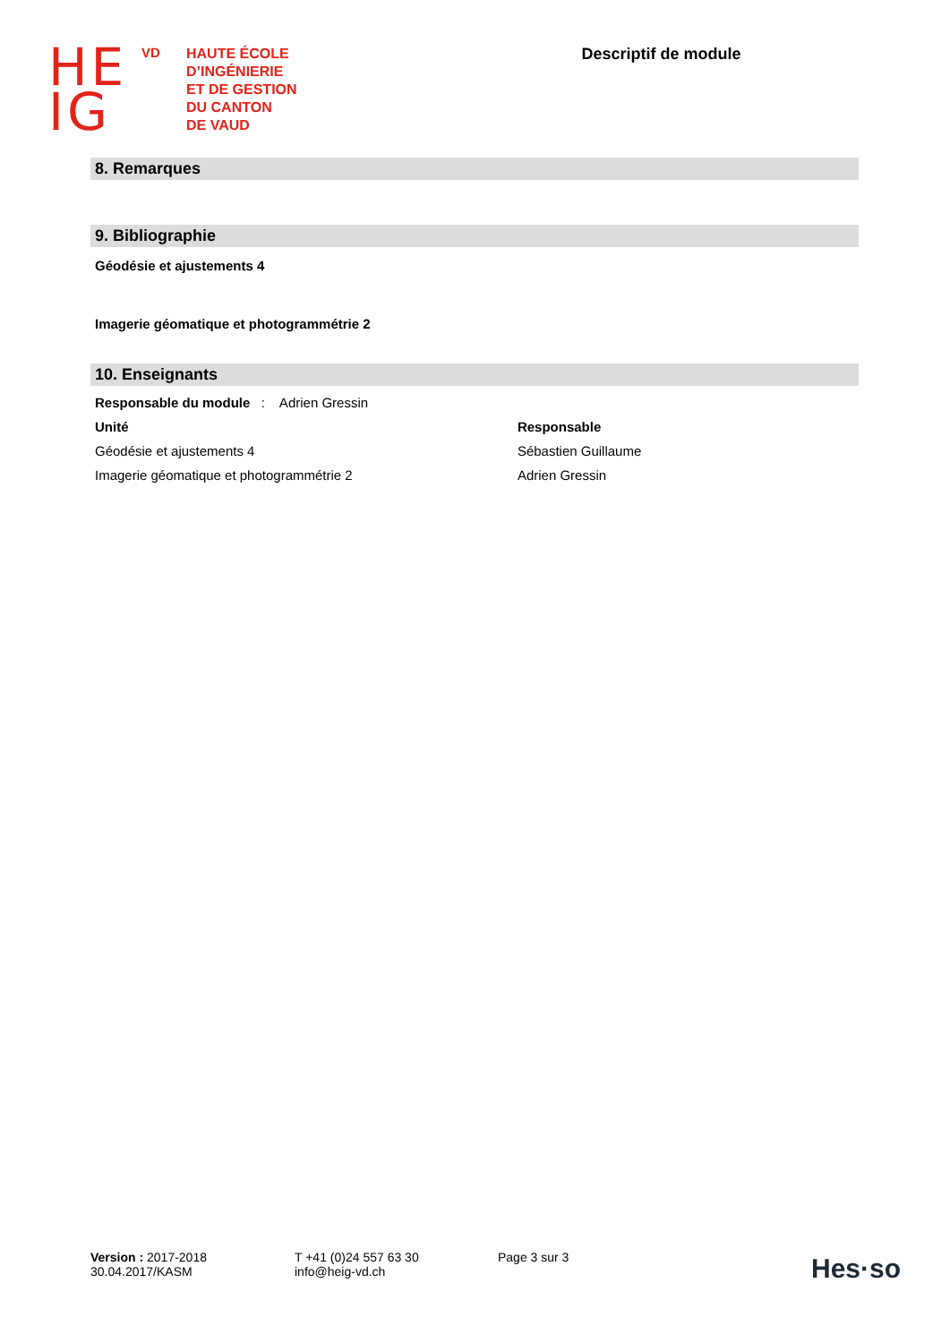HE
IG
VD
HAUTE ÉCOLE
D’INGÉNIERIE
ET DE GESTION
DU CANTON
DE VAUD
Descriptif de module
8. Remarques
9. Bibliographie
Géodésie et ajustements 4
Imagerie géomatique et photogrammétrie 2
10. Enseignants
Responsable du module : Adrien Gressin
| Unité | Responsable |
| --- | --- |
| Géodésie et ajustements 4 | Sébastien Guillaume |
| Imagerie géomatique et photogrammétrie 2 | Adrien Gressin |
Version : 2017-2018
30.04.2017/KASM
T +41 (0)24 557 63 30
info@heig-vd.ch
Page 3 sur 3
Hes·so